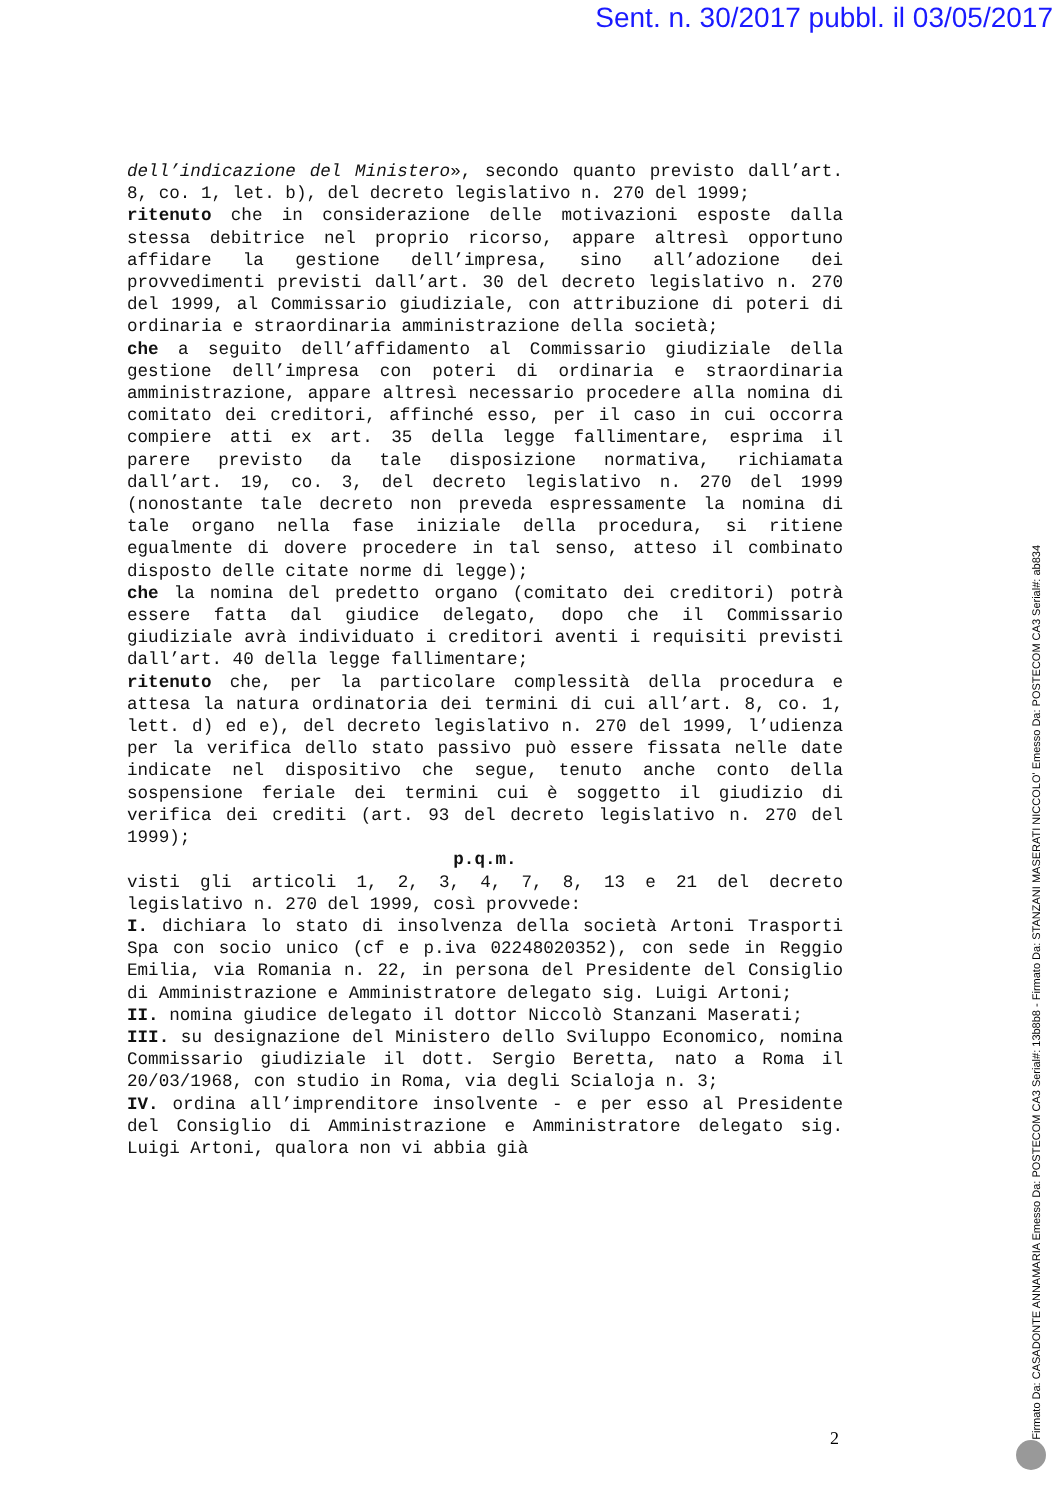Sent. n. 30/2017 pubbl. il 03/05/2017
dell’indicazione del Ministero», secondo quanto previsto dall’art. 8, co. 1, let. b), del decreto legislativo n. 270 del 1999;
ritenuto che in considerazione delle motivazioni esposte dalla stessa debitrice nel proprio ricorso, appare altresì opportuno affidare la gestione dell’impresa, sino all’adozione dei provvedimenti previsti dall’art. 30 del decreto legislativo n. 270 del 1999, al Commissario giudiziale, con attribuzione di poteri di ordinaria e straordinaria amministrazione della società;
che a seguito dell’affidamento al Commissario giudiziale della gestione dell’impresa con poteri di ordinaria e straordinaria amministrazione, appare altresì necessario procedere alla nomina di comitato dei creditori, affinché esso, per il caso in cui occorra compiere atti ex art. 35 della legge fallimentare, esprima il parere previsto da tale disposizione normativa, richiamata dall’art. 19, co. 3, del decreto legislativo n. 270 del 1999 (nonostante tale decreto non preveda espressamente la nomina di tale organo nella fase iniziale della procedura, si ritiene egualmente di dovere procedere in tal senso, atteso il combinato disposto delle citate norme di legge);
che la nomina del predetto organo (comitato dei creditori) potrà essere fatta dal giudice delegato, dopo che il Commissario giudiziale avrà individuato i creditori aventi i requisiti previsti dall’art. 40 della legge fallimentare;
ritenuto che, per la particolare complessità della procedura e attesa la natura ordinatoria dei termini di cui all’art. 8, co. 1, lett. d) ed e), del decreto legislativo n. 270 del 1999, l’udienza per la verifica dello stato passivo può essere fissata nelle date indicate nel dispositivo che segue, tenuto anche conto della sospensione feriale dei termini cui è soggetto il giudizio di verifica dei crediti (art. 93 del decreto legislativo n. 270 del 1999);
p.q.m.
visti gli articoli 1, 2, 3, 4, 7, 8, 13 e 21 del decreto legislativo n. 270 del 1999, così provvede:
I. dichiara lo stato di insolvenza della società Artoni Trasporti Spa con socio unico (cf e p.iva 02248020352), con sede in Reggio Emilia, via Romania n. 22, in persona del Presidente del Consiglio di Amministrazione e Amministratore delegato sig. Luigi Artoni;
II. nomina giudice delegato il dottor Niccolò Stanzani Maserati;
III. su designazione del Ministero dello Sviluppo Economico, nomina Commissario giudiziale il dott. Sergio Beretta, nato a Roma il 20/03/1968, con studio in Roma, via degli Scialoja n. 3;
IV. ordina all’imprenditore insolvente - e per esso al Presidente del Consiglio di Amministrazione e Amministratore delegato sig. Luigi Artoni, qualora non vi abbia già
2
Firmato Da: CASADONTE ANNAMARIA Emesso Da: POSTECOM CA3 Serial#: 13b8b8 - Firmato Da: STANZANI MASERATI NICCOLO' Emesso Da: POSTECOM CA3 Serial#: ab834